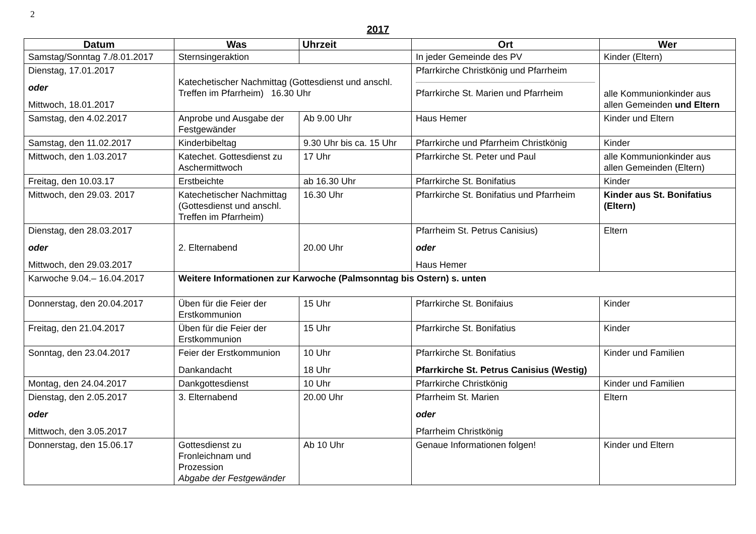2
2017
| Datum | Was | Uhrzeit | Ort | Wer |
| --- | --- | --- | --- | --- |
| Samstag/Sonntag 7./8.01.2017 | Sternsingeraktion | | In jeder Gemeinde des PV | Kinder (Eltern) |
| Dienstag, 17.01.2017 oder Mittwoch, 18.01.2017 | Katechetischer Nachmittag (Gottesdienst und anschl. Treffen im Pfarrheim) 16.30 Uhr | | Pfarrkirche Christkönig und Pfarrheim Pfarrkirche St. Marien und Pfarrheim | alle Kommunionkinder aus allen Gemeinden und Eltern |
| Samstag, den 4.02.2017 | Anprobe und Ausgabe der Festgewänder | Ab 9.00 Uhr | Haus Hemer | Kinder und Eltern |
| Samstag, den 11.02.2017 | Kinderbibeltag | 9.30 Uhr bis ca. 15 Uhr | Pfarrkirche und Pfarrheim Christkönig | Kinder |
| Mittwoch, den 1.03.2017 | Katechet. Gottesdienst zu Aschermittwoch | 17 Uhr | Pfarrkirche St. Peter und Paul | alle Kommunionkinder aus allen Gemeinden (Eltern) |
| Freitag, den 10.03.17 | Erstbeichte | ab 16.30 Uhr | Pfarrkirche St. Bonifatius | Kinder |
| Mittwoch, den 29.03. 2017 | Katechetischer Nachmittag (Gottesdienst und anschl. Treffen im Pfarrheim) | 16.30 Uhr | Pfarrkirche St. Bonifatius und Pfarrheim | Kinder aus St. Bonifatius (Eltern) |
| Dienstag, den 28.03.2017 oder Mittwoch, den 29.03.2017 | 2. Elternabend | 20.00 Uhr | Pfarrheim St. Petrus Canisius) oder Haus Hemer | Eltern |
| Karwoche 9.04.– 16.04.2017 | Weitere Informationen zur Karwoche (Palmsonntag bis Ostern) s. unten | | | |
| Donnerstag, den 20.04.2017 | Üben für die Feier der Erstkommunion | 15 Uhr | Pfarrkirche St. Bonifaius | Kinder |
| Freitag, den 21.04.2017 | Üben für die Feier der Erstkommunion | 15 Uhr | Pfarrkirche St. Bonifatius | Kinder |
| Sonntag, den 23.04.2017 | Feier der Erstkommunion Dankandacht | 10 Uhr 18 Uhr | Pfarrkirche St. Bonifatius Pfarrkirche St. Petrus Canisius (Westig) | Kinder und Familien |
| Montag, den 24.04.2017 | Dankgottesdienst | 10 Uhr | Pfarrkirche Christkönig | Kinder und Familien |
| Dienstag, den 2.05.2017 oder Mittwoch, den 3.05.2017 | 3. Elternabend | 20.00 Uhr | Pfarrheim St. Marien oder Pfarrheim Christkönig | Eltern |
| Donnerstag, den 15.06.17 | Gottesdienst zu Fronleichnam und Prozession Abgabe der Festgewänder | Ab 10 Uhr | Genaue Informationen folgen! | Kinder und Eltern |